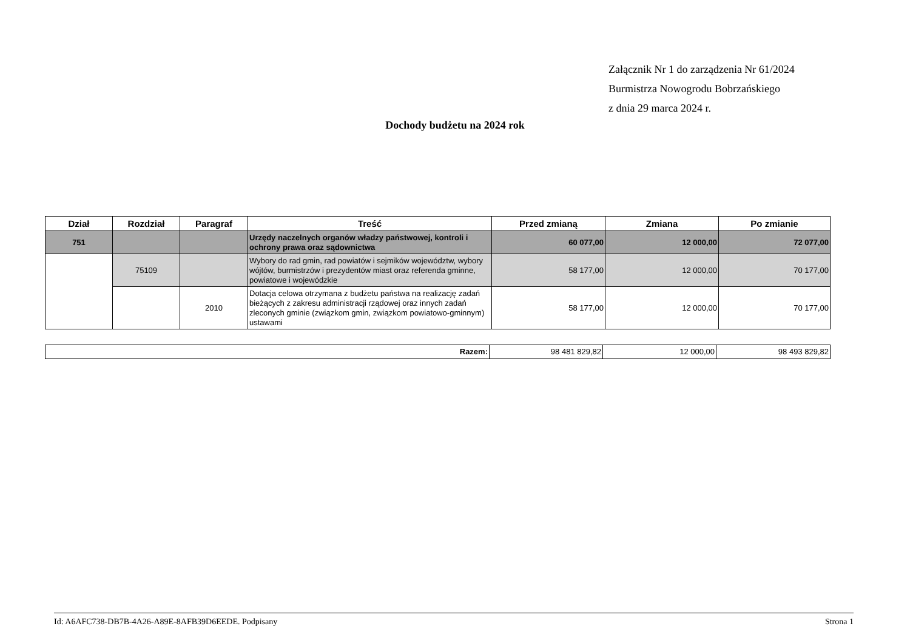Załącznik Nr 1 do zarządzenia Nr 61/2024
Burmistrza Nowogrodu Bobrzańskiego
z dnia 29 marca 2024 r.
Dochody budżetu na 2024 rok
| Dział | Rozdział | Paragraf | Treść | Przed zmianą | Zmiana | Po zmianie |
| --- | --- | --- | --- | --- | --- | --- |
| 751 | | | Urzędy naczelnych organów władzy państwowej, kontroli i ochrony prawa oraz sądownictwa | 60 077,00 | 12 000,00 | 72 077,00 |
| | 75109 | | Wybory do rad gmin, rad powiatów i sejmików województw, wybory wójtów, burmistrzów i prezydentów miast oraz referenda gminne, powiatowe i wojewódzkie | 58 177,00 | 12 000,00 | 70 177,00 |
| | | 2010 | Dotacja celowa otrzymana z budżetu państwa na realizację zadań bieżących z zakresu administracji rządowej oraz innych zadań zleconych gminie (związkom gmin, związkom powiatowo-gminnym) ustawami | 58 177,00 | 12 000,00 | 70 177,00 |
| Razem: | 98 481 829,82 | 12 000,00 | 98 493 829,82 |
Id: A6AFC738-DB7B-4A26-A89E-8AFB39D6EEDE. Podpisany Strona 1